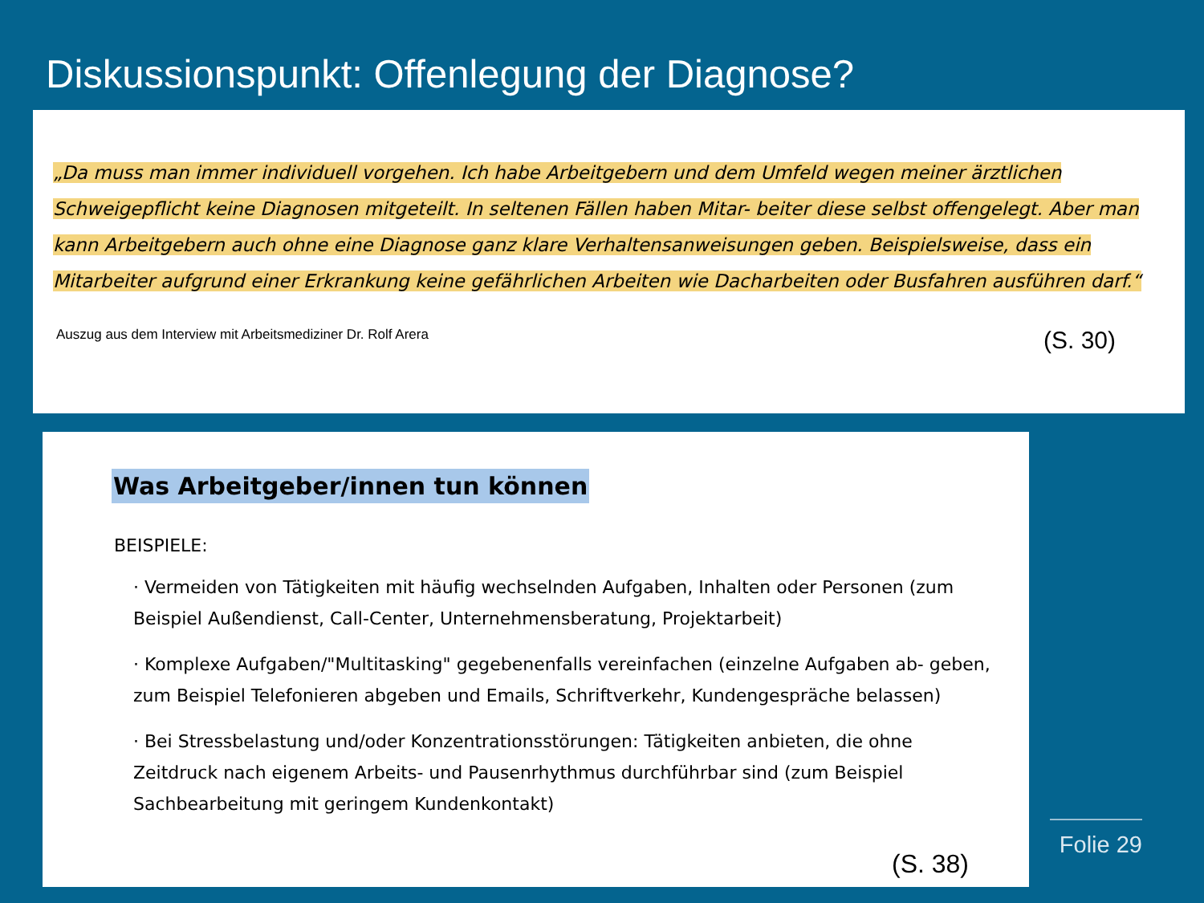Diskussionspunkt: Offenlegung der Diagnose?
„Da muss man immer individuell vorgehen. Ich habe Arbeitgebern und dem Umfeld wegen meiner ärztlichen Schweigepflicht keine Diagnosen mitgeteilt. In seltenen Fällen haben Mitar- beiter diese selbst offengelegt. Aber man kann Arbeitgebern auch ohne eine Diagnose ganz klare Verhaltensanweisungen geben. Beispielsweise, dass ein Mitarbeiter aufgrund einer Erkrankung keine gefährlichen Arbeiten wie Dacharbeiten oder Busfahren ausführen darf.“
Auszug aus dem Interview mit Arbeitsmediziner Dr. Rolf Arera (S. 30)
Was Arbeitgeber/innen tun können
BEISPIELE:
· Vermeiden von Tätigkeiten mit häufig wechselnden Aufgaben, Inhalten oder Personen (zum Beispiel Außendienst, Call-Center, Unternehmensberatung, Projektarbeit)
· Komplexe Aufgaben/"Multitasking" gegebenenfalls vereinfachen (einzelne Aufgaben ab- geben, zum Beispiel Telefonieren abgeben und Emails, Schriftverkehr, Kundengespräche belassen)
· Bei Stressbelastung und/oder Konzentrationsstörungen: Tätigkeiten anbieten, die ohne Zeitdruck nach eigenem Arbeits- und Pausenrhythmus durchführbar sind (zum Beispiel Sachbearbeitung mit geringem Kundenkontakt)
(S. 38)
Folie 29